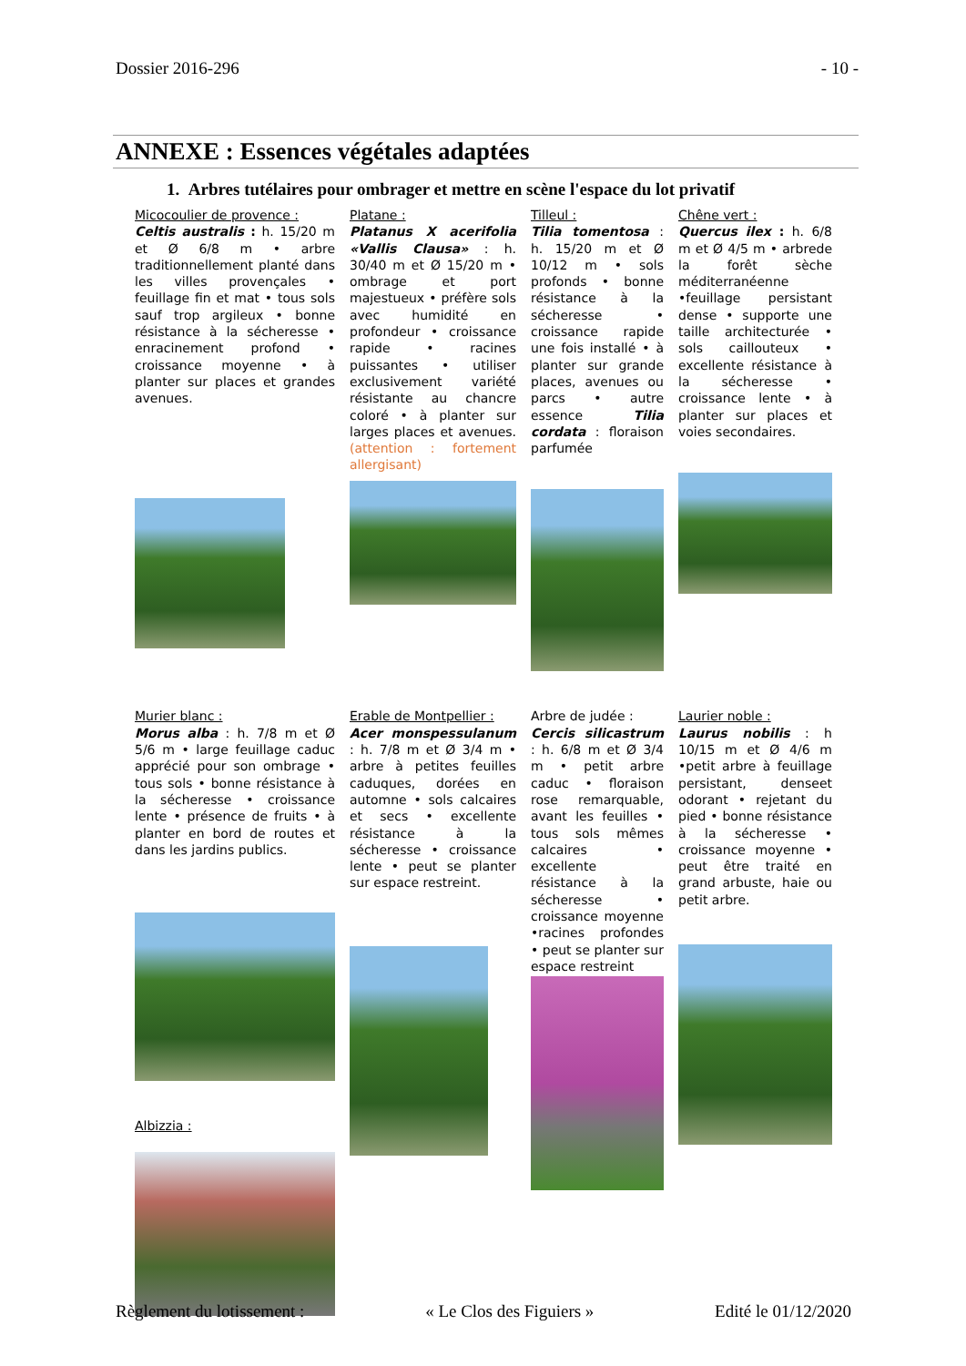Dossier 2016-296 - 10 -
ANNEXE : Essences végétales adaptées
1. Arbres tutélaires pour ombrager et mettre en scène l'espace du lot privatif
Micocoulier de provence :
Celtis australis : h. 15/20 m et Ø 6/8 m • arbre traditionnellement planté dans les villes provençales • feuillage fin et mat • tous sols sauf trop argileux • bonne résistance à la sécheresse • enracinement profond • croissance moyenne • à planter sur places et grandes avenues.
Platane :
Platanus X acerifolia «Vallis Clausa» : h. 30/40 m et Ø 15/20 m • ombrage et port majestueux • préfère sols avec humidité en profondeur • croissance rapide • racines puissantes • utiliser exclusivement variété résistante au chancre coloré • à planter sur larges places et avenues. (attention : fortement allergisant)
Tilleul :
Tilia tomentosa : h. 15/20 m et Ø 10/12 m • sols profonds • bonne résistance à la sécheresse • croissance rapide une fois installé • à planter sur grande places, avenues ou parcs • autre essence Tilia cordata : floraison parfumée
Chêne vert :
Quercus ilex : h. 6/8 m et Ø 4/5 m • arbrede la forêt sèche méditerranéenne •feuillage persistant dense • supporte une taille architecturée • sols caillouteux • excellente résistance à la sécheresse • croissance lente • à planter sur places et voies secondaires.
Murier blanc :
Morus alba : h. 7/8 m et Ø 5/6 m • large feuillage caduc apprécié pour son ombrage • tous sols • bonne résistance à la sécheresse • croissance lente • présence de fruits • à planter en bord de routes et dans les jardins publics.
Albizzia :
Erable de Montpellier :
Acer monspessulanum : h. 7/8 m et Ø 3/4 m • arbre à petites feuilles caduques, dorées en automne • sols calcaires et secs • excellente résistance à la sécheresse • croissance lente • peut se planter sur espace restreint.
Arbre de judée :
Cercis silicastrum : h. 6/8 m et Ø 3/4 m • petit arbre caduc • floraison rose remarquable, avant les feuilles • tous sols mêmes calcaires • excellente résistance à la sécheresse • croissance moyenne •racines profondes • peut se planter sur espace restreint
Laurier noble :
Laurus nobilis : h 10/15 m et Ø 4/6 m •petit arbre à feuillage persistant, denseet odorant • rejetant du pied • bonne résistance à la sécheresse • croissance moyenne • peut être traité en grand arbuste, haie ou petit arbre.
Règlement du lotissement : « Le Clos des Figuiers » Edité le 01/12/2020